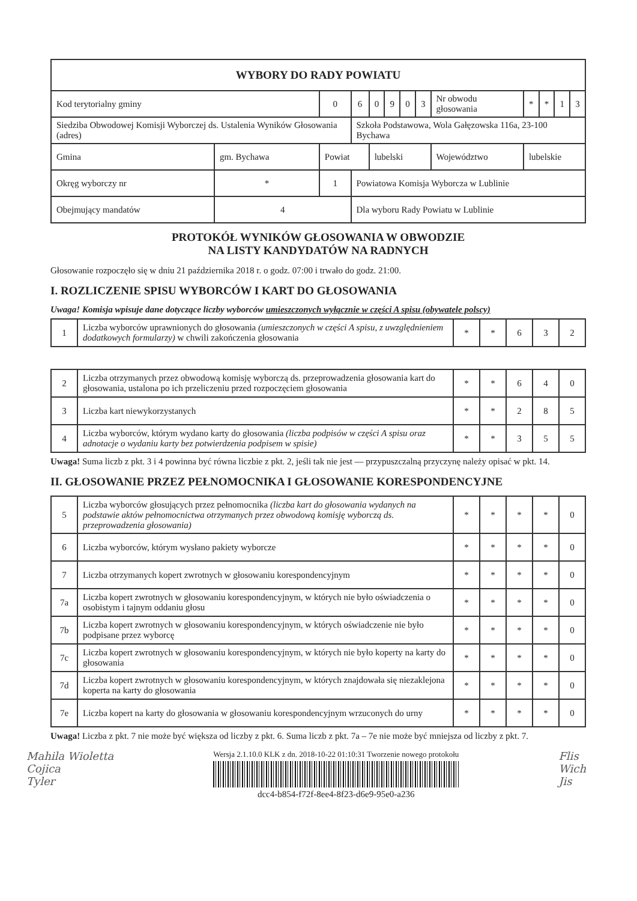| WYBORY DO RADY POWIATU | | | | | | | | | | | | | |
| --- | --- | --- | --- | --- | --- | --- | --- | --- | --- | --- | --- | --- | --- |
| Kod terytorialny gminy | | | 0 | 6 | 0 | 9 | 0 | 3 | Nr obwodu głosowania | * | * | 1 | 3 |
| Siedziba Obwodowej Komisji Wyborczej ds. Ustalenia Wyników Głosowania (adres) | | | | Szkoła Podstawowa, Wola Gałęzowska 116a, 23-100 Bychawa | | | | | | | | | |
| Gmina | gm. Bychawa | | Powiat | | lubelski | | | | Województwo | lubelskie | | | |
| Okręg wyborczy nr | | * | 1 | Powiatowa Komisja Wyborcza w Lublinie | | | | | | | | | |
| Obejmujący mandatów | | 4 | | Dla wyboru Rady Powiatu w Lublinie | | | | | | | | | |
PROTOKÓŁ WYNIKÓW GŁOSOWANIA W OBWODZIE
NA LISTY KANDYDATÓW NA RADNYCH
Głosowanie rozpoczęło się w dniu 21 października 2018 r. o godz. 07:00 i trwało do godz. 21:00.
I. ROZLICZENIE SPISU WYBORCÓW I KART DO GŁOSOWANIA
Uwaga! Komisja wpisuje dane dotyczące liczby wyborców umieszczonych wyłącznie w części A spisu (obywatele polscy)
| 1 | Liczba wyborców uprawnionych do głosowania (umieszczonych w części A spisu, z uwzględnieniem dodatkowych formularzy) w chwili zakończenia głosowania | * | * | 6 | 3 | 2 |
| 2 | Liczba otrzymanych przez obwodową komisję wyborczą ds. przeprowadzenia głosowania kart do głosowania, ustalona po ich przeliczeniu przed rozpoczęciem głosowania | * | * | 6 | 4 | 0 |
| 3 | Liczba kart niewykorzystanych | * | * | 2 | 8 | 5 |
| 4 | Liczba wyborców, którym wydano karty do głosowania (liczba podpisów w części A spisu oraz adnotacje o wydaniu karty bez potwierdzenia podpisem w spisie) | * | * | 3 | 5 | 5 |
Uwaga! Suma liczb z pkt. 3 i 4 powinna być równa liczbie z pkt. 2, jeśli tak nie jest — przypuszczalną przyczynę należy opisać w pkt. 14.
II. GŁOSOWANIE PRZEZ PEŁNOMOCNIKA I GŁOSOWANIE KORESPONDENCYJNE
| 5 | Liczba wyborców głosujących przez pełnomocnika (liczba kart do głosowania wydanych na podstawie aktów pełnomocnictwa otrzymanych przez obwodową komisję wyborczą ds. przeprowadzenia głosowania) | * | * | * | * | 0 |
| 6 | Liczba wyborców, którym wysłano pakiety wyborcze | * | * | * | * | 0 |
| 7 | Liczba otrzymanych kopert zwrotnych w głosowaniu korespondencyjnym | * | * | * | * | 0 |
| 7a | Liczba kopert zwrotnych w głosowaniu korespondencyjnym, w których nie było oświadczenia o osobistym i tajnym oddaniu głosu | * | * | * | * | 0 |
| 7b | Liczba kopert zwrotnych w głosowaniu korespondencyjnym, w których oświadczenie nie było podpisane przez wyborcę | * | * | * | * | 0 |
| 7c | Liczba kopert zwrotnych w głosowaniu korespondencyjnym, w których nie było koperty na karty do głosowania | * | * | * | * | 0 |
| 7d | Liczba kopert zwrotnych w głosowaniu korespondencyjnym, w których znajdowała się niezaklejona koperta na karty do głosowania | * | * | * | * | 0 |
| 7e | Liczba kopert na karty do głosowania w głosowaniu korespondencyjnym wrzuconych do urny | * | * | * | * | 0 |
Uwaga! Liczba z pkt. 7 nie może być większa od liczby z pkt. 6. Suma liczb z pkt. 7a – 7e nie może być mniejsza od liczby z pkt. 7.
Mahila Wioletta
Cojica
Tyler
Wersja 2.1.10.0 KLK z dn. 2018-10-22 01:10:31 Tworzenie nowego protokołu
dcc4-b854-f72f-8ee4-8f23-d6e9-95e0-a236
Flis
Wich
Jis